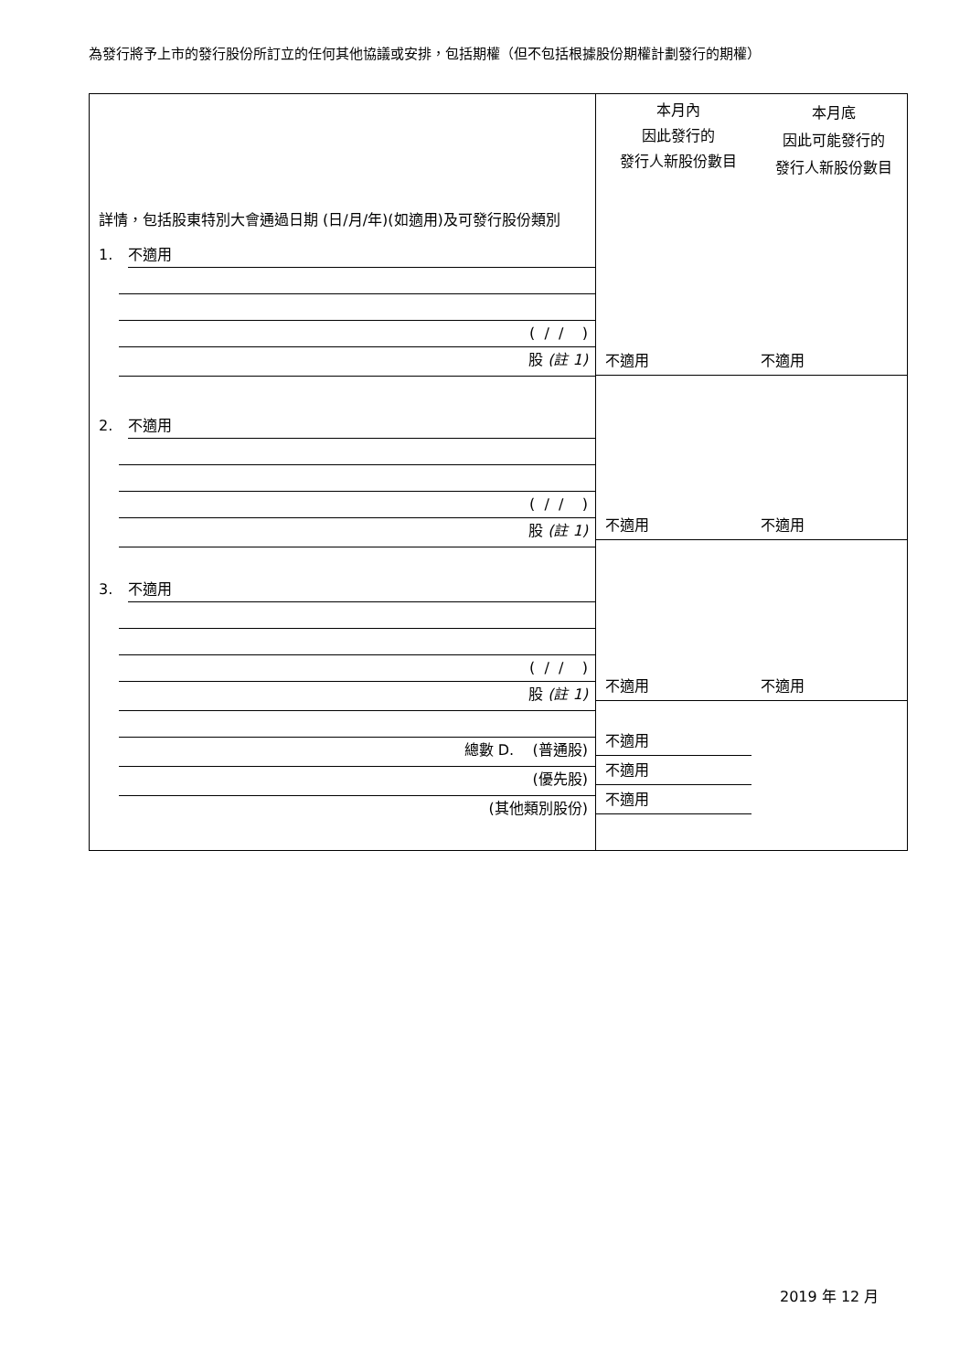為發行將予上市的發行股份所訂立的任何其他協議或安排，包括期權（但不包括根據股份期權計劃發行的期權）
| 詳情，包括股東特別大會通過日期 (日/月/年)(如適用)及可發行股份類別 | 本月內 因此發行的 發行人新股份數目 | 本月底 因此可能發行的 發行人新股份數目 |
| 1. 不適用 ( / / ) 股 (註 1) 2. 不適用 ( / / ) 股 (註 1) 3. 不適用 ( / / ) 股 (註 1) 總數 D. (普通股) (優先股) (其他類別股份) | 不適用 不適用 不適用 不適用 不適用 不適用 不適用 不適用 不適用 | |
2019 年 12 月